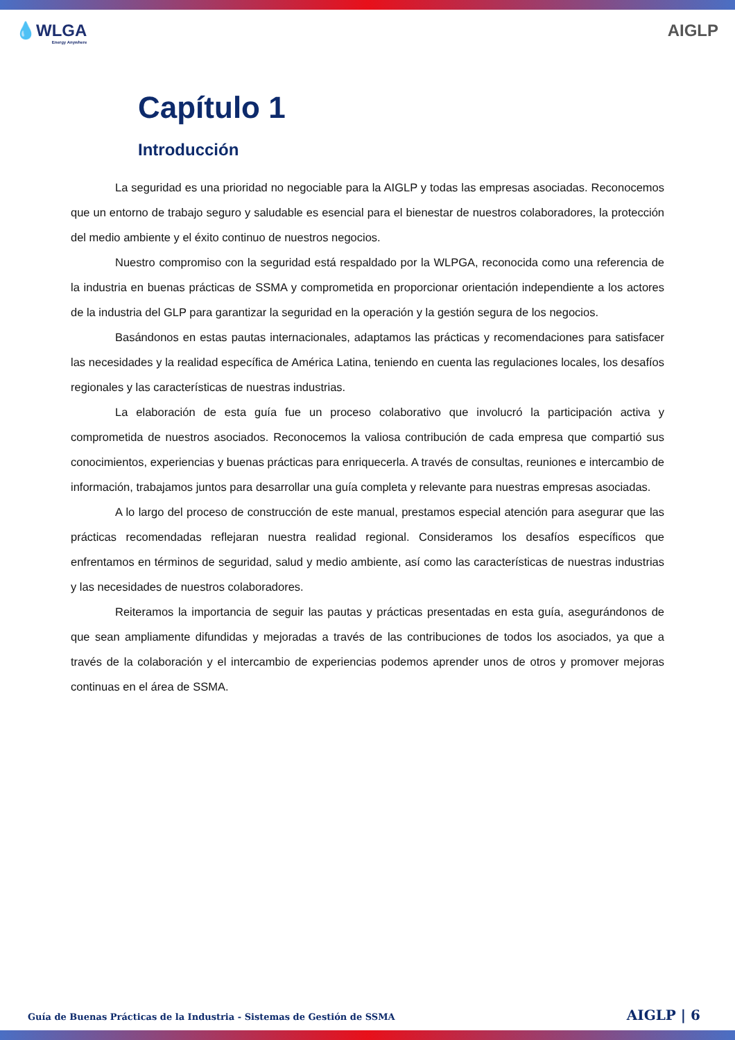💧WLGA
Energy Anywhere
AIGLP
Capítulo 1
Introducción
La seguridad es una prioridad no negociable para la AIGLP y todas las empresas asociadas. Reconocemos que un entorno de trabajo seguro y saludable es esencial para el bienestar de nuestros colaboradores, la protección del medio ambiente y el éxito continuo de nuestros negocios.
Nuestro compromiso con la seguridad está respaldado por la WLPGA, reconocida como una referencia de la industria en buenas prácticas de SSMA y comprometida en proporcionar orientación independiente a los actores de la industria del GLP para garantizar la seguridad en la operación y la gestión segura de los negocios.
Basándonos en estas pautas internacionales, adaptamos las prácticas y recomendaciones para satisfacer las necesidades y la realidad específica de América Latina, teniendo en cuenta las regulaciones locales, los desafíos regionales y las características de nuestras industrias.
La elaboración de esta guía fue un proceso colaborativo que involucró la participación activa y comprometida de nuestros asociados. Reconocemos la valiosa contribución de cada empresa que compartió sus conocimientos, experiencias y buenas prácticas para enriquecerla. A través de consultas, reuniones e intercambio de información, trabajamos juntos para desarrollar una guía completa y relevante para nuestras empresas asociadas.
A lo largo del proceso de construcción de este manual, prestamos especial atención para asegurar que las prácticas recomendadas reflejaran nuestra realidad regional. Consideramos los desafíos específicos que enfrentamos en términos de seguridad, salud y medio ambiente, así como las características de nuestras industrias y las necesidades de nuestros colaboradores.
Reiteramos la importancia de seguir las pautas y prácticas presentadas en esta guía, asegurándonos de que sean ampliamente difundidas y mejoradas a través de las contribuciones de todos los asociados, ya que a través de la colaboración y el intercambio de experiencias podemos aprender unos de otros y promover mejoras continuas en el área de SSMA.
Guía de Buenas Prácticas de la Industria - Sistemas de Gestión de SSMA AIGLP | 6